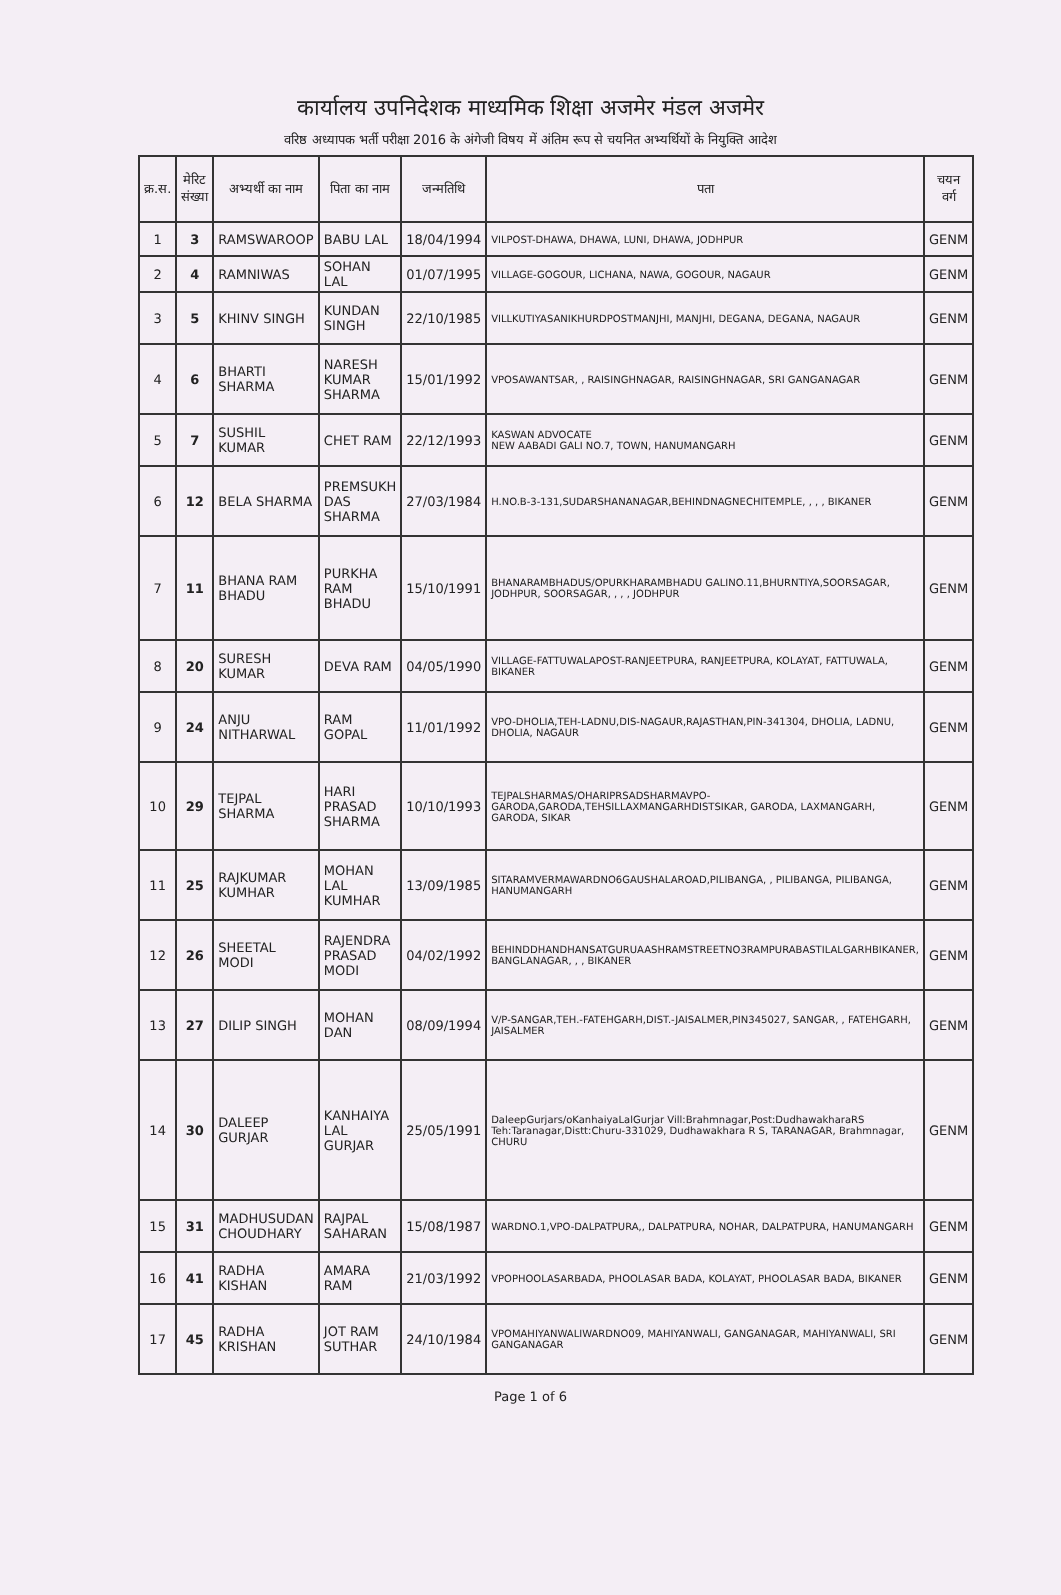कार्यालय उपनिदेशक माध्यमिक शिक्षा अजमेर मंडल अजमेर
वरिष्ठ अध्यापक भर्ती परीक्षा 2016 के अंगेजी विषय में अंतिम रूप से चयनित अभ्यर्थियों के नियुक्ति आदेश
| क्र.स. | मेरिट संख्या | अभ्यर्थी का नाम | पिता का नाम | जन्मतिथि | पता | चयन वर्ग |
| --- | --- | --- | --- | --- | --- | --- |
| 1 | 3 | RAMSWAROOP | BABU LAL | 18/04/1994 | VILPOST-DHAWA, DHAWA, LUNI, DHAWA, JODHPUR | GENM |
| 2 | 4 | RAMNIWAS | SOHAN LAL | 01/07/1995 | VILLAGE-GOGOUR, LICHANA, NAWA, GOGOUR, NAGAUR | GENM |
| 3 | 5 | KHINV SINGH | KUNDAN SINGH | 22/10/1985 | VILLKUTIYASANIKHURDPOSTMANJHI, MANJHI, DEGANA, DEGANA, NAGAUR | GENM |
| 4 | 6 | BHARTI SHARMA | NARESH KUMAR SHARMA | 15/01/1992 | VPOSAWANTSAR, , RAISINGHNAGAR, RAISINGHNAGAR, SRI GANGANAGAR | GENM |
| 5 | 7 | SUSHIL KUMAR | CHET RAM | 22/12/1993 | KASWAN ADVOCATE NEW AABADI GALI NO.7, TOWN, HANUMANGARH | GENM |
| 6 | 12 | BELA SHARMA | PREMSUKH DAS SHARMA | 27/03/1984 | H.NO.B-3-131,SUDARSHANANAGAR,BEHINDNAGNECHITEMPLE, , , , BIKANER | GENM |
| 7 | 11 | BHANA RAM BHADU | PURKHA RAM BHADU | 15/10/1991 | BHANARAMBHADUS/OPURKHARAMBHADU GALINO.11,BHURNTIYA,SOORSAGAR, JODHPUR, SOORSAGAR, , , , JODHPUR | GENM |
| 8 | 20 | SURESH KUMAR | DEVA RAM | 04/05/1990 | VILLAGE-FATTUWALAPOST-RANJEETPURA, RANJEETPURA, KOLAYAT, FATTUWALA, BIKANER | GENM |
| 9 | 24 | ANJU NITHARWAL | RAM GOPAL | 11/01/1992 | VPO-DHOLIA,TEH-LADNU,DIS-NAGAUR,RAJASTHAN,PIN-341304, DHOLIA, LADNU, DHOLIA, NAGAUR | GENM |
| 10 | 29 | TEJPAL SHARMA | HARI PRASAD SHARMA | 10/10/1993 | TEJPALSHARMAS/OHARIPRSADSHARMAVPO-GARODA,GARODA,TEHSILLAXMANGARHDISTSIKAR, GARODA, LAXMANGARH, GARODA, SIKAR | GENM |
| 11 | 25 | RAJKUMAR KUMHAR | MOHAN LAL KUMHAR | 13/09/1985 | SITARAMVERMAWARDNO6GAUSHALAROAD,PILIBANGA, , PILIBANGA, PILIBANGA, HANUMANGARH | GENM |
| 12 | 26 | SHEETAL MODI | RAJENDRA PRASAD MODI | 04/02/1992 | BEHINDDHANDHANSATGURUAASHRAMSTREETNO3RAMPURABASTILALGARHBIKANER, BANGLANAGAR, , , BIKANER | GENM |
| 13 | 27 | DILIP SINGH | MOHAN DAN | 08/09/1994 | V/P-SANGAR,TEH.-FATEHGARH,DIST.-JAISALMER,PIN345027, SANGAR, , FATEHGARH, JAISALMER | GENM |
| 14 | 30 | DALEEP GURJAR | KANHAIYA LAL GURJAR | 25/05/1991 | DaleepGurjars/oKanhaiyaLalGurjar Vill:Brahmnagar,Post:DudhawakharaRS Teh:Taranagar,Distt:Churu-331029, Dudhawakhara R S, TARANAGAR, Brahmnagar, CHURU | GENM |
| 15 | 31 | MADHUSUDAN CHOUDHARY | RAJPAL SAHARAN | 15/08/1987 | WARDNO.1,VPO-DALPATPURA,, DALPATPURA, NOHAR, DALPATPURA, HANUMANGARH | GENM |
| 16 | 41 | RADHA KISHAN | AMARA RAM | 21/03/1992 | VPOPHOOLASARBADA, PHOOLASAR BADA, KOLAYAT, PHOOLASAR BADA, BIKANER | GENM |
| 17 | 45 | RADHA KRISHAN | JOT RAM SUTHAR | 24/10/1984 | VPOMAHIYANWALIWARDNO09, MAHIYANWALI, GANGANAGAR, MAHIYANWALI, SRI GANGANAGAR | GENM |
Page 1 of 6